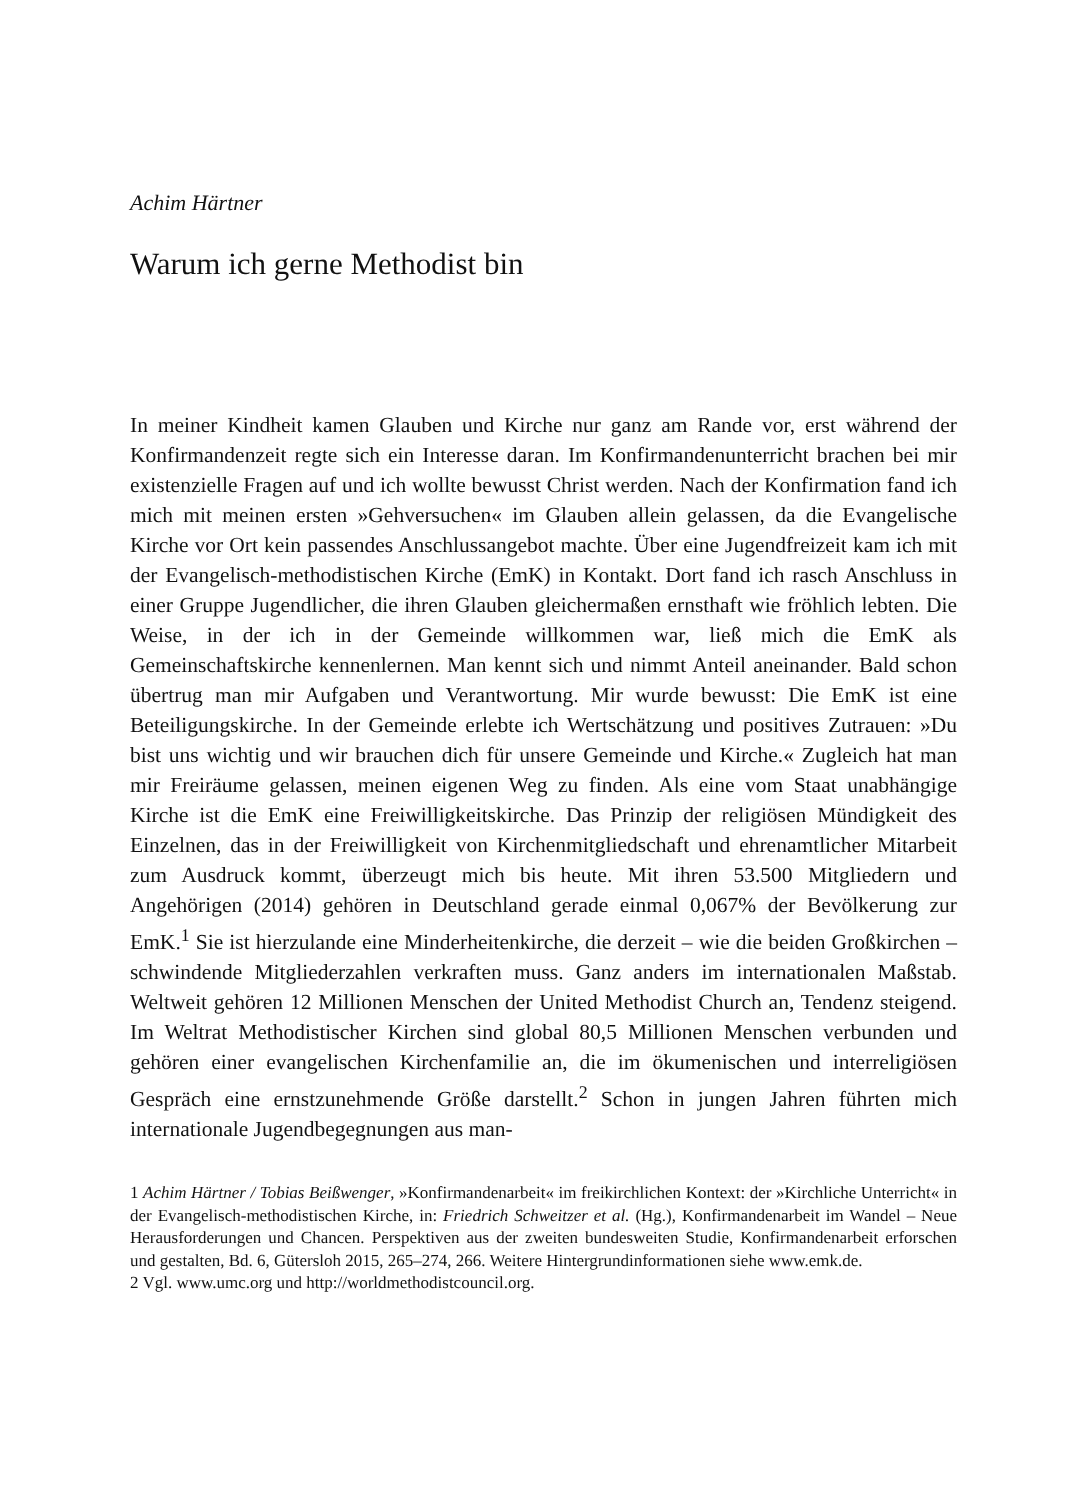Achim Härtner
Warum ich gerne Methodist bin
In meiner Kindheit kamen Glauben und Kirche nur ganz am Rande vor, erst während der Konfirmandenzeit regte sich ein Interesse daran. Im Konfirmandenunterricht brachen bei mir existenzielle Fragen auf und ich wollte bewusst Christ werden. Nach der Konfirmation fand ich mich mit meinen ersten »Gehversuchen« im Glauben allein gelassen, da die Evangelische Kirche vor Ort kein passendes Anschlussangebot machte. Über eine Jugendfreizeit kam ich mit der Evangelisch-methodistischen Kirche (EmK) in Kontakt. Dort fand ich rasch Anschluss in einer Gruppe Jugendlicher, die ihren Glauben gleichermaßen ernsthaft wie fröhlich lebten. Die Weise, in der ich in der Gemeinde willkommen war, ließ mich die EmK als Gemeinschaftskirche kennenlernen. Man kennt sich und nimmt Anteil aneinander. Bald schon übertrug man mir Aufgaben und Verantwortung. Mir wurde bewusst: Die EmK ist eine Beteiligungskirche. In der Gemeinde erlebte ich Wertschätzung und positives Zutrauen: »Du bist uns wichtig und wir brauchen dich für unsere Gemeinde und Kirche.« Zugleich hat man mir Freiräume gelassen, meinen eigenen Weg zu finden. Als eine vom Staat unabhängige Kirche ist die EmK eine Freiwilligkeitskirche. Das Prinzip der religiösen Mündigkeit des Einzelnen, das in der Freiwilligkeit von Kirchenmitgliedschaft und ehrenamtlicher Mitarbeit zum Ausdruck kommt, überzeugt mich bis heute. Mit ihren 53.500 Mitgliedern und Angehörigen (2014) gehören in Deutschland gerade einmal 0,067% der Bevölkerung zur EmK.<sup>1</sup> Sie ist hierzulande eine Minderheitenkirche, die derzeit – wie die beiden Großkirchen – schwindende Mitgliederzahlen verkraften muss. Ganz anders im internationalen Maßstab. Weltweit gehören 12 Millionen Menschen der United Methodist Church an, Tendenz steigend. Im Weltrat Methodistischer Kirchen sind global 80,5 Millionen Menschen verbunden und gehören einer evangelischen Kirchenfamilie an, die im ökumenischen und interreligiösen Gespräch eine ernstzunehmende Größe darstellt.<sup>2</sup> Schon in jungen Jahren führten mich internationale Jugendbegegnungen aus man-
1 Achim Härtner / Tobias Beißwenger, »Konfirmandenarbeit« im freikirchlichen Kontext: der »Kirchliche Unterricht« in der Evangelisch-methodistischen Kirche, in: Friedrich Schweitzer et al. (Hg.), Konfirmandenarbeit im Wandel – Neue Herausforderungen und Chancen. Perspektiven aus der zweiten bundesweiten Studie, Konfirmandenarbeit erforschen und gestalten, Bd. 6, Gütersloh 2015, 265–274, 266. Weitere Hintergrundinformationen siehe www.emk.de.
2 Vgl. www.umc.org und http://worldmethodistcouncil.org.